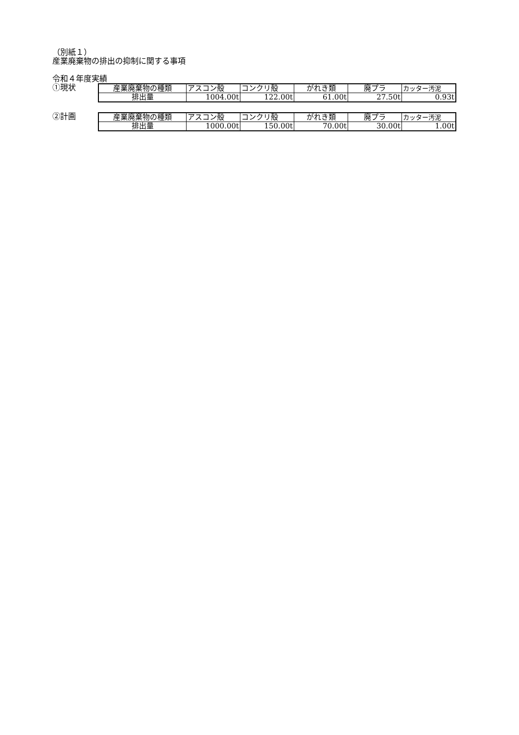（別紙１）
産業廃棄物の排出の抑制に関する事項
令和４年度実績
①現状
| 産業廃棄物の種類 | アスコン殻 | コンクリ殻 | がれき類 | 廃プラ | カッター汚泥 |
| 排出量 | 1004.00t | 122.00t | 61.00t | 27.50t | 0.93t |
②計画
| 産業廃棄物の種類 | アスコン殻 | コンクリ殻 | がれき類 | 廃プラ | カッター汚泥 |
| 排出量 | 1000.00t | 150.00t | 70.00t | 30.00t | 1.00t |